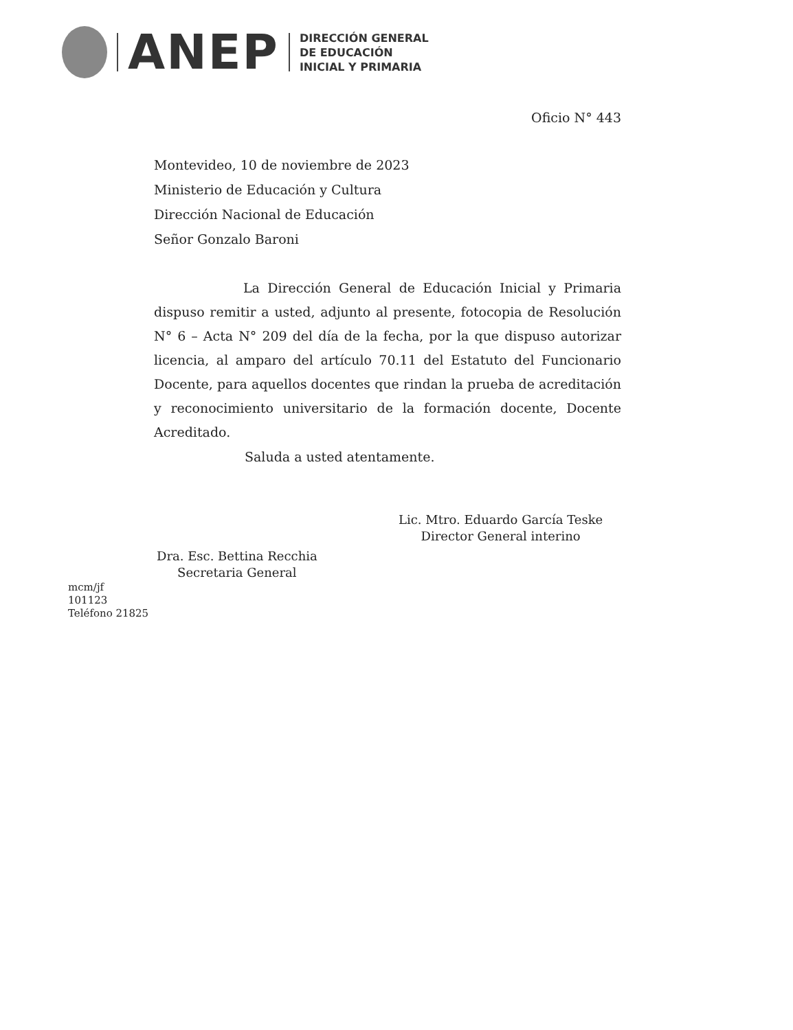ANEP
DIRECCIÓN GENERAL
DE EDUCACIÓN
INICIAL Y PRIMARIA
Oficio N° 443
Montevideo, 10 de noviembre de 2023
Ministerio de Educación y Cultura
Dirección Nacional de Educación
Señor Gonzalo Baroni
La Dirección General de Educación Inicial y Primaria dispuso remitir a usted, adjunto al presente, fotocopia de Resolución N° 6 – Acta N° 209 del día de la fecha, por la que dispuso autorizar licencia, al amparo del artículo 70.11 del Estatuto del Funcionario Docente, para aquellos docentes que rindan la prueba de acreditación y reconocimiento universitario de la formación docente, Docente Acreditado.
Saluda a usted atentamente.
Lic. Mtro. Eduardo García Teske
Director General interino
Dra. Esc. Bettina Recchia
Secretaria General
mcm/jf
101123
Teléfono 21825